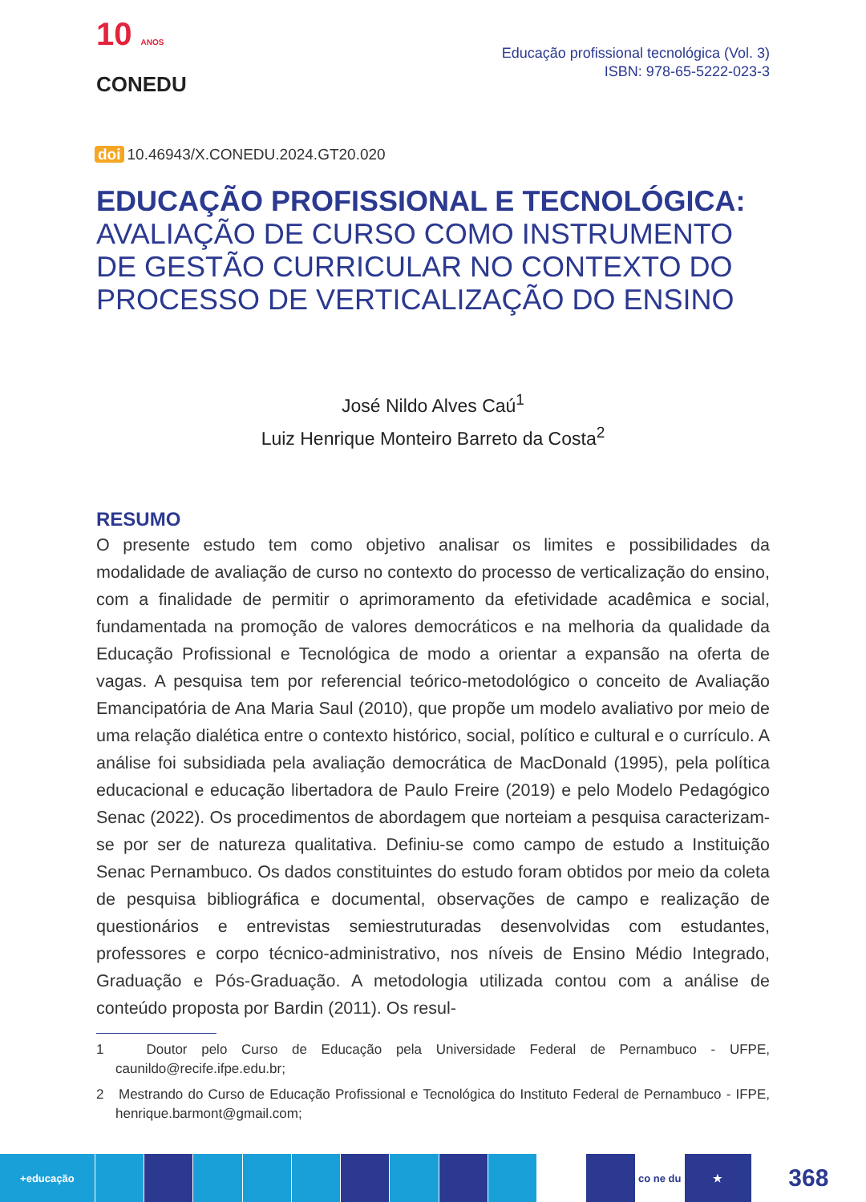10 ANOS
CONEDU
Educação profissional tecnológica (Vol. 3)
ISBN: 978-65-5222-023-3
doi 10.46943/X.CONEDU.2024.GT20.020
EDUCAÇÃO PROFISSIONAL E TECNOLÓGICA:
AVALIAÇÃO DE CURSO COMO INSTRUMENTO DE GESTÃO CURRICULAR NO CONTEXTO DO PROCESSO DE VERTICALIZAÇÃO DO ENSINO
José Nildo Alves Caú<sup>1</sup>
Luiz Henrique Monteiro Barreto da Costa<sup>2</sup>
RESUMO
O presente estudo tem como objetivo analisar os limites e possibilidades da modalidade de avaliação de curso no contexto do processo de verticalização do ensino, com a finalidade de permitir o aprimoramento da efetividade acadêmica e social, fundamentada na promoção de valores democráticos e na melhoria da qualidade da Educação Profissional e Tecnológica de modo a orientar a expansão na oferta de vagas. A pesquisa tem por referencial teórico-metodológico o conceito de Avaliação Emancipatória de Ana Maria Saul (2010), que propõe um modelo avaliativo por meio de uma relação dialética entre o contexto histórico, social, político e cultural e o currículo. A análise foi subsidiada pela avaliação democrática de MacDonald (1995), pela política educacional e educação libertadora de Paulo Freire (2019) e pelo Modelo Pedagógico Senac (2022). Os procedimentos de abordagem que norteiam a pesquisa caracterizam-se por ser de natureza qualitativa. Definiu-se como campo de estudo a Instituição Senac Pernambuco. Os dados constituintes do estudo foram obtidos por meio da coleta de pesquisa bibliográfica e documental, observações de campo e realização de questionários e entrevistas semiestruturadas desenvolvidas com estudantes, professores e corpo técnico-administrativo, nos níveis de Ensino Médio Integrado, Graduação e Pós-Graduação. A metodologia utilizada contou com a análise de conteúdo proposta por Bardin (2011). Os resul-
1 Doutor pelo Curso de Educação pela Universidade Federal de Pernambuco - UFPE, caunildo@recife.ifpe.edu.br;
2 Mestrando do Curso de Educação Profissional e Tecnológica do Instituto Federal de Pernambuco - IFPE, henrique.barmont@gmail.com;
+educação co ne du ★
368